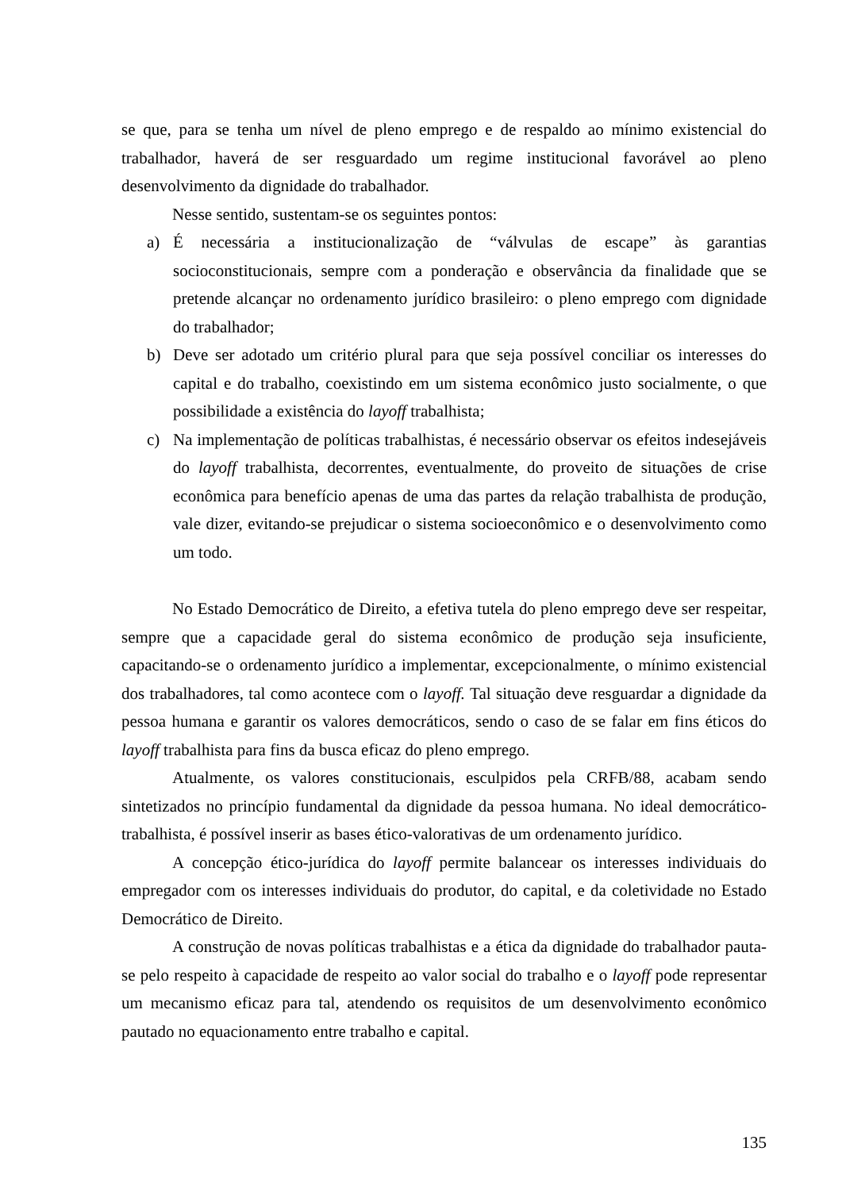se que, para se tenha um nível de pleno emprego e de respaldo ao mínimo existencial do trabalhador, haverá de ser resguardado um regime institucional favorável ao pleno desenvolvimento da dignidade do trabalhador.
Nesse sentido, sustentam-se os seguintes pontos:
a) É necessária a institucionalização de “válvulas de escape” às garantias socioconstitucionais, sempre com a ponderação e observância da finalidade que se pretende alcançar no ordenamento jurídico brasileiro: o pleno emprego com dignidade do trabalhador;
b) Deve ser adotado um critério plural para que seja possível conciliar os interesses do capital e do trabalho, coexistindo em um sistema econômico justo socialmente, o que possibilidade a existência do layoff trabalhista;
c) Na implementação de políticas trabalhistas, é necessário observar os efeitos indesejáveis do layoff trabalhista, decorrentes, eventualmente, do proveito de situações de crise econômica para benefício apenas de uma das partes da relação trabalhista de produção, vale dizer, evitando-se prejudicar o sistema socioeconômico e o desenvolvimento como um todo.
No Estado Democrático de Direito, a efetiva tutela do pleno emprego deve ser respeitar, sempre que a capacidade geral do sistema econômico de produção seja insuficiente, capacitando-se o ordenamento jurídico a implementar, excepcionalmente, o mínimo existencial dos trabalhadores, tal como acontece com o layoff. Tal situação deve resguardar a dignidade da pessoa humana e garantir os valores democráticos, sendo o caso de se falar em fins éticos do layoff trabalhista para fins da busca eficaz do pleno emprego.
Atualmente, os valores constitucionais, esculpidos pela CRFB/88, acabam sendo sintetizados no princípio fundamental da dignidade da pessoa humana. No ideal democrático-trabalhista, é possível inserir as bases ético-valorativas de um ordenamento jurídico.
A concepção ético-jurídica do layoff permite balancear os interesses individuais do empregador com os interesses individuais do produtor, do capital, e da coletividade no Estado Democrático de Direito.
A construção de novas políticas trabalhistas e a ética da dignidade do trabalhador pauta-se pelo respeito à capacidade de respeito ao valor social do trabalho e o layoff pode representar um mecanismo eficaz para tal, atendendo os requisitos de um desenvolvimento econômico pautado no equacionamento entre trabalho e capital.
135